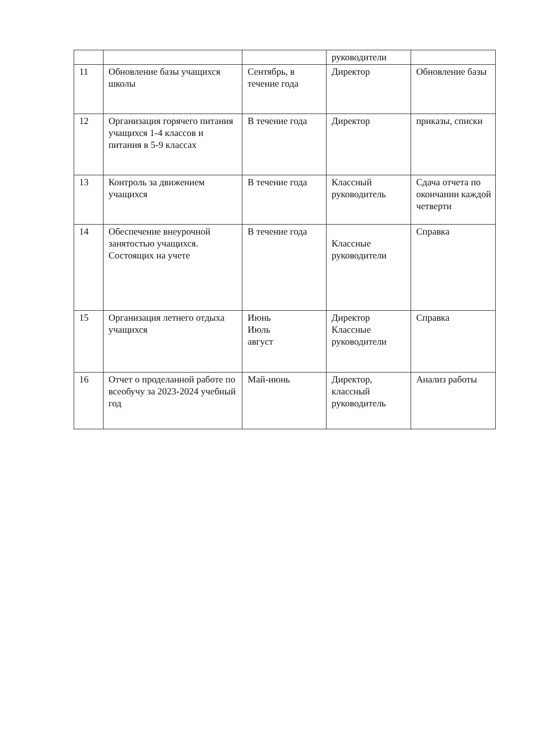| | | | руководители | |
| 11 | Обновление базы учащихся школы | Сентябрь, в течение года | Директор | Обновление базы |
| 12 | Организация горячего питания учащихся 1-4 классов и питания в 5-9 классах | В течение года | Директор | приказы, списки |
| 13 | Контроль за движением учащихся | В течение года | Классный руководитель | Сдача отчета по окончании каждой четверти |
| 14 | Обеспечение внеурочной занятостью учащихся. Состоящих на учете | В течение года | Классные руководители | Справка |
| 15 | Организация летнего отдыха учащихся | Июнь Июль август | Директор Классные руководители | Справка |
| 16 | Отчет о проделанной работе по всеобучу за 2023-2024 учебный год | Май-июнь | Директор, классный руководитель | Анализ работы |